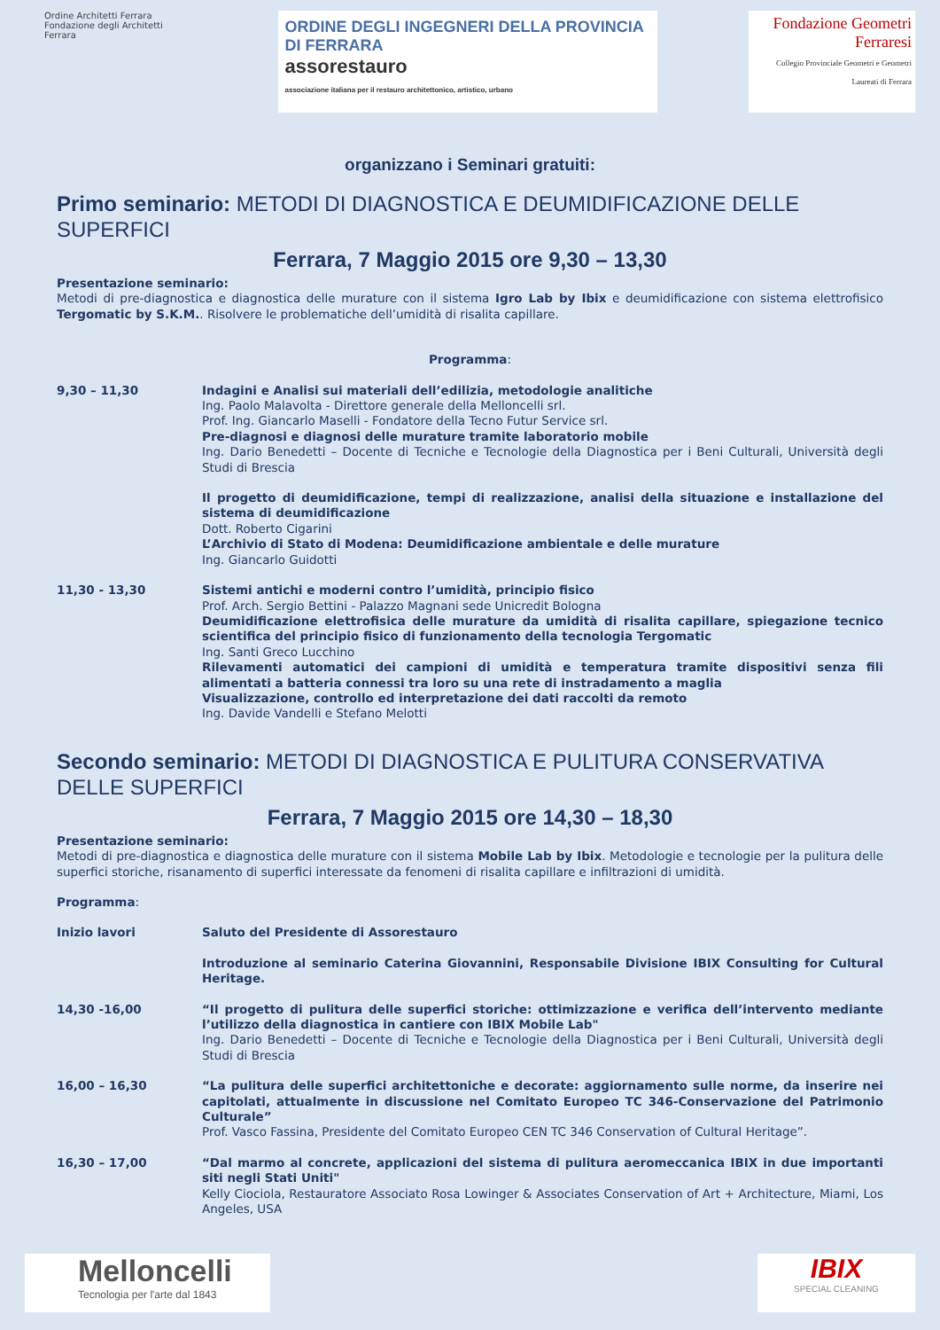Ordine Architetti Ferrara Fondazione degli Architetti Ferrara
ORDINE DEGLI INGEGNERI DELLA PROVINCIA DI FERRARA
assorestauro
associazione italiana per il restauro architettonico, artistico, urbano
Fondazione Geometri Ferraresi
Collegio Provinciale Geometri e Geometri Laureati di Ferrara
organizzano i Seminari gratuiti:
Primo seminario: METODI DI DIAGNOSTICA E DEUMIDIFICAZIONE DELLE SUPERFICI
Ferrara, 7 Maggio 2015 ore 9,30 – 13,30
Presentazione seminario:
Metodi di pre-diagnostica e diagnostica delle murature con il sistema Igro Lab by Ibix e deumidificazione con sistema elettrofisico Tergomatic by S.K.M.. Risolvere le problematiche dell’umidità di risalita capillare.
Programma:
9,30 – 11,30
Indagini e Analisi sui materiali dell’edilizia, metodologie analitiche
Ing. Paolo Malavolta - Direttore generale della Melloncelli srl.
Prof. Ing. Giancarlo Maselli - Fondatore della Tecno Futur Service srl.
Pre-diagnosi e diagnosi delle murature tramite laboratorio mobile
Ing. Dario Benedetti – Docente di Tecniche e Tecnologie della Diagnostica per i Beni Culturali, Università degli Studi di Brescia
Il progetto di deumidificazione, tempi di realizzazione, analisi della situazione e installazione del sistema di deumidificazione
Dott. Roberto Cigarini
L’Archivio di Stato di Modena: Deumidificazione ambientale e delle murature
Ing. Giancarlo Guidotti
11,30 - 13,30
Sistemi antichi e moderni contro l’umidità, principio fisico
Prof. Arch. Sergio Bettini - Palazzo Magnani sede Unicredit Bologna
Deumidificazione elettrofisica delle murature da umidità di risalita capillare, spiegazione tecnico scientifica del principio fisico di funzionamento della tecnologia Tergomatic
Ing. Santi Greco Lucchino
Rilevamenti automatici dei campioni di umidità e temperatura tramite dispositivi senza fili alimentati a batteria connessi tra loro su una rete di instradamento a maglia
Visualizzazione, controllo ed interpretazione dei dati raccolti da remoto
Ing. Davide Vandelli e Stefano Melotti
Secondo seminario: METODI DI DIAGNOSTICA E PULITURA CONSERVATIVA DELLE SUPERFICI
Ferrara, 7 Maggio 2015 ore 14,30 – 18,30
Presentazione seminario:
Metodi di pre-diagnostica e diagnostica delle murature con il sistema Mobile Lab by Ibix. Metodologie e tecnologie per la pulitura delle superfici storiche, risanamento di superfici interessate da fenomeni di risalita capillare e infiltrazioni di umidità.
Programma:
Inizio lavori
Saluto del Presidente di Assorestauro
Introduzione al seminario Caterina Giovannini, Responsabile Divisione IBIX Consulting for Cultural Heritage.
14,30 -16,00
“Il progetto di pulitura delle superfici storiche: ottimizzazione e verifica dell’intervento mediante l’utilizzo della diagnostica in cantiere con IBIX Mobile Lab"
Ing. Dario Benedetti – Docente di Tecniche e Tecnologie della Diagnostica per i Beni Culturali, Università degli Studi di Brescia
16,00 – 16,30
“La pulitura delle superfici architettoniche e decorate: aggiornamento sulle norme, da inserire nei capitolati, attualmente in discussione nel Comitato Europeo TC 346-Conservazione del Patrimonio Culturale”
Prof. Vasco Fassina, Presidente del Comitato Europeo CEN TC 346 Conservation of Cultural Heritage”.
16,30 – 17,00
“Dal marmo al concrete, applicazioni del sistema di pulitura aeromeccanica IBIX in due importanti siti negli Stati Uniti"
Kelly Ciociola, Restauratore Associato Rosa Lowinger & Associates Conservation of Art + Architecture, Miami, Los Angeles, USA
Melloncelli
Tecnologia per l'arte dal 1843
IBIX
SPECIAL CLEANING